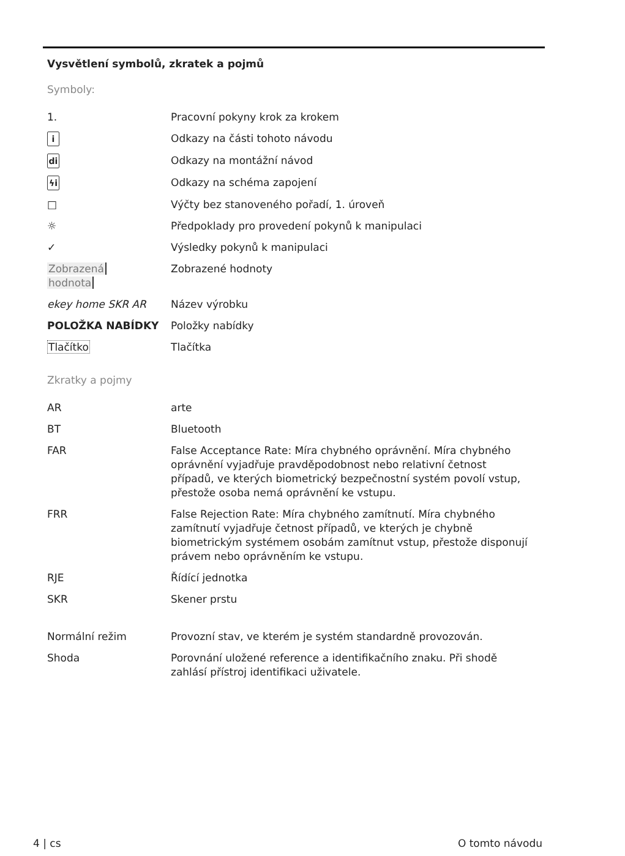Vysvětlení symbolů, zkratek a pojmů
Symboly:
| 1. | Pracovní pokyny krok za krokem |
| i | Odkazy na části tohoto návodu |
| di | Odkazy na montážní návod |
| ϟi | Odkazy na schéma zapojení |
| □ | Výčty bez stanoveného pořadí, 1. úroveň |
| ☼ | Předpoklady pro provedení pokynů k manipulaci |
| ✓ | Výsledky pokynů k manipulaci |
| Zobrazená hodnota | Zobrazené hodnoty |
| ekey home SKR AR | Název výrobku |
| POLOŽKA NABÍDKY | Položky nabídky |
| Tlačítko | Tlačítka |
Zkratky a pojmy
| AR | arte |
| BT | Bluetooth |
| FAR | False Acceptance Rate: Míra chybného oprávnění. Míra chybného oprávnění vyjadřuje pravděpodobnost nebo relativní četnost případů, ve kterých biometrický bezpečnostní systém povolí vstup, přestože osoba nemá oprávnění ke vstupu. |
| FRR | False Rejection Rate: Míra chybného zamítnutí. Míra chybného zamítnutí vyjadřuje četnost případů, ve kterých je chybně biometrickým systémem osobám zamítnut vstup, přestože disponují právem nebo oprávněním ke vstupu. |
| RJE | Řídící jednotka |
| SKR | Skener prstu |
| Normální režim | Provozní stav, ve kterém je systém standardně provozován. |
| Shoda | Porovnání uložené reference a identifikačního znaku. Při shodě zahlásí přístroj identifikaci uživatele. |
4 | cs O tomto návodu